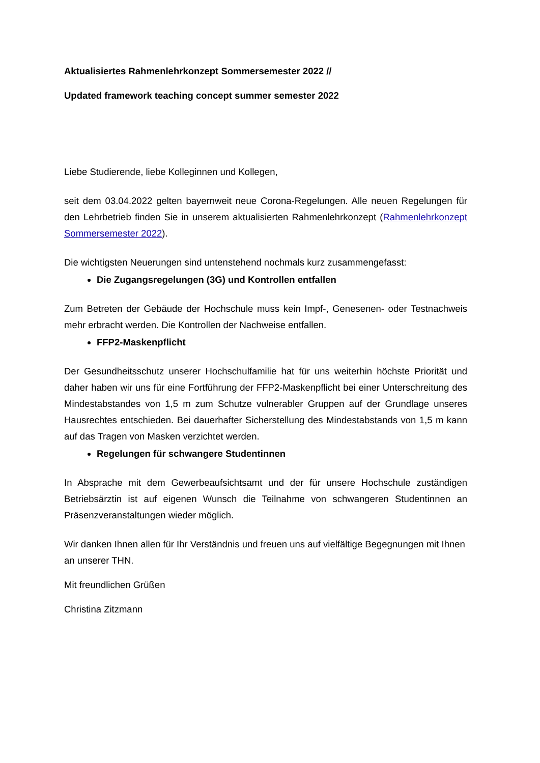Aktualisiertes Rahmenlehrkonzept Sommersemester 2022 //
Updated framework teaching concept summer semester 2022
Liebe Studierende, liebe Kolleginnen und Kollegen,
seit dem 03.04.2022 gelten bayernweit neue Corona-Regelungen. Alle neuen Regelungen für den Lehrbetrieb finden Sie in unserem aktualisierten Rahmenlehrkonzept (Rahmenlehrkonzept Sommersemester 2022).
Die wichtigsten Neuerungen sind untenstehend nochmals kurz zusammengefasst:
Die Zugangsregelungen (3G) und Kontrollen entfallen
Zum Betreten der Gebäude der Hochschule muss kein Impf-, Genesenen- oder Testnachweis mehr erbracht werden. Die Kontrollen der Nachweise entfallen.
FFP2-Maskenpflicht
Der Gesundheitsschutz unserer Hochschulfamilie hat für uns weiterhin höchste Priorität und daher haben wir uns für eine Fortführung der FFP2-Maskenpflicht bei einer Unterschreitung des Mindestabstandes von 1,5 m zum Schutze vulnerabler Gruppen auf der Grundlage unseres Hausrechtes entschieden. Bei dauerhafter Sicherstellung des Mindestabstands von 1,5 m kann auf das Tragen von Masken verzichtet werden.
Regelungen für schwangere Studentinnen
In Absprache mit dem Gewerbeaufsichtsamt und der für unsere Hochschule zuständigen Betriebsärztin ist auf eigenen Wunsch die Teilnahme von schwangeren Studentinnen an Präsenzveranstaltungen wieder möglich.
Wir danken Ihnen allen für Ihr Verständnis und freuen uns auf vielfältige Begegnungen mit Ihnen an unserer THN.
Mit freundlichen Grüßen
Christina Zitzmann